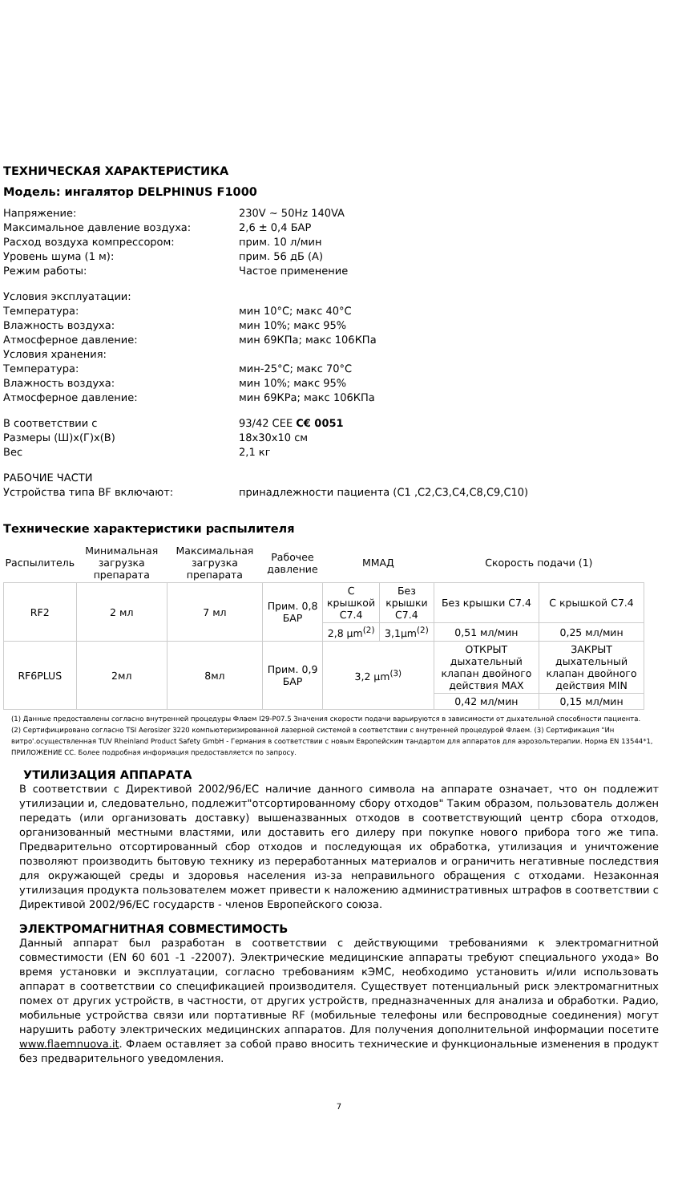ТЕХНИЧЕСКАЯ ХАРАКТЕРИСТИКА
Модель: ингалятор DELPHINUS F1000
Напряжение: 230V ~ 50Hz 140VA
Максимальное давление воздуха: 2,6 ± 0,4 БАР
Расход воздуха компрессором: прим. 10 л/мин
Уровень шума (1 м): прим. 56 дБ (А)
Режим работы: Частое применение
Условия эксплуатации:
Температура: мин 10°C; макс 40°C
Влажность воздуха: мин 10%; макс 95%
Атмосферное давление: мин 69КПа; макс 106КПа
Условия хранения:
Температура: мин-25°C; макс 70°C
Влажность воздуха: мин 10%; макс 95%
Атмосферное давление: мин 69КРа; макс 106КПа
В соответствии с 93/42 CEE C€ 0051
Размеры (Ш)х(Г)х(В) 18x30x10 см
Вес 2,1 кг
РАБОЧИЕ ЧАСТИ
Устройства типа BF включают: принадлежности пациента (C1 ,C2,C3,C4,C8,C9,C10)
Технические характеристики распылителя
| Распылитель | Минимальная загрузка препарата | Максимальная загрузка препарата | Рабочее давление | ММАД | | Скорость подачи (1) | |
| --- | --- | --- | --- | --- | --- | --- | --- |
| RF2 | 2 мл | 7 мл | Прим. 0,8 БАР | С крышкой С7.4 | Без крышки С7.4 | Без крышки С7.4 | С крышкой С7.4 |
| | | | | 2,8 µm<sup>(2)</sup> | 3,1µm<sup>(2)</sup> | 0,51 мл/мин | 0,25 мл/мин |
| RF6PLUS | 2мл | 8мл | Прим. 0,9 БАР | 3,2 µm<sup>(3)</sup> | | ОТКРЫТ дыхательный клапан двойного действия MAX | ЗАКРЫТ дыхательный клапан двойного действия MIN |
| | | | | | | 0,42 мл/мин | 0,15 мл/мин |
(1) Данные предоставлены согласно внутренней процедуры Флаем I29-P07.5 Значения скорости подачи варьируются в зависимости от дыхательной способности пациента.
(2) Сертифицировано согласно TSI Aerosizer 3220 компьютеризированной лазерной системой в соответствии с внутренней процедурой Флаем. (3) Сертификация "Ин витро'.осуществленная TUV Rheinland Product Safety GmbH - Германия в соответствии с новым Европейским тандартом для аппаратов для аэрозольтерапии. Норма EN 13544*1, ПРИЛОЖЕНИЕ CC. Более подробная информация предоставляется по запросу.
УТИЛИЗАЦИЯ АППАРАТА
В соответствии с Директивой 2002/96/ЕС наличие данного символа на аппарате означает, что он подлежит утилизации и, следовательно, подлежит"отсортированному сбору отходов" Таким образом, пользователь должен передать (или организовать доставку) вышеназванных отходов в соответствующий центр сбора отходов, организованный местными властями, или доставить его дилеру при покупке нового прибора того же типа. Предварительно отсортированный сбор отходов и последующая их обработка, утилизация и уничтожение позволяют производить бытовую технику из переработанных материалов и ограничить негативные последствия для окружающей среды и здоровья населения из-за неправильного обращения с отходами. Незаконная утилизация продукта пользователем может привести к наложению административных штрафов в соответствии с Директивой 2002/96/ЕС государств - членов Европейского союза.
ЭЛЕКТРОМАГНИТНАЯ СОВМЕСТИМОСТЬ
Данный аппарат был разработан в соответствии с действующими требованиями к электромагнитной совместимости (EN 60 601 -1 -22007). Электрические медицинские аппараты требуют специального ухода» Во время установки и эксплуатации, согласно требованиям кЭМС, необходимо установить и/или использовать аппарат в соответствии со спецификацией производителя. Существует потенциальный риск электромагнитных помех от других устройств, в частности, от других устройств, предназначенных для анализа и обработки. Радио, мобильные устройства связи или портативные RF (мобильные телефоны или беспроводные соединения) могут нарушить работу электрических медицинских аппаратов. Для получения дополнительной информации посетите www.flaemnuova.it. Флаем оставляет за собой право вносить технические и функциональные изменения в продукт без предварительного уведомления.
7